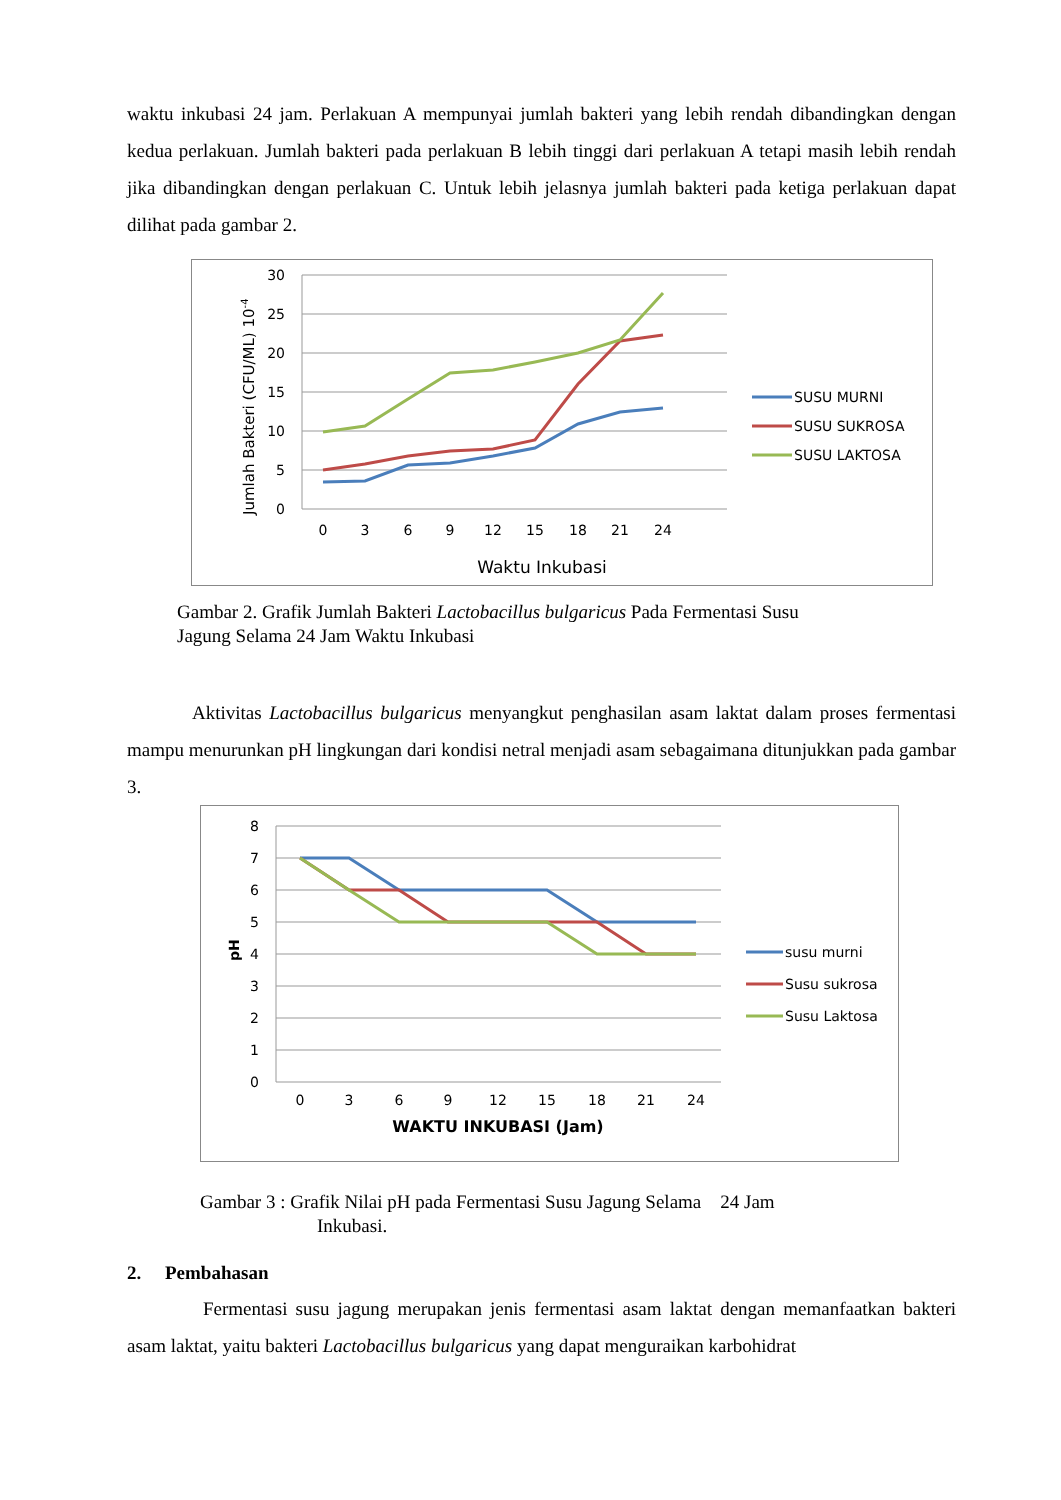waktu inkubasi 24 jam. Perlakuan A mempunyai jumlah bakteri yang lebih rendah dibandingkan dengan kedua perlakuan. Jumlah bakteri pada perlakuan B lebih tinggi dari perlakuan A tetapi masih lebih rendah jika dibandingkan dengan perlakuan C. Untuk lebih jelasnya jumlah bakteri pada ketiga perlakuan dapat dilihat pada gambar 2.
30
25
20
15
10
5
0
0
3
6
9
12
15
18
21
24
Waktu Inkubasi
Jumlah Bakteri (CFU/ML) 10-4
SUSU MURNI
SUSU SUKROSA
SUSU LAKTOSA
Gambar 2. Grafik Jumlah Bakteri Lactobacillus bulgaricus Pada Fermentasi Susu
Jagung Selama 24 Jam Waktu Inkubasi
Aktivitas Lactobacillus bulgaricus menyangkut penghasilan asam laktat dalam proses fermentasi mampu menurunkan pH lingkungan dari kondisi netral menjadi asam sebagaimana ditunjukkan pada gambar 3.
8
7
6
5
4
3
2
1
0
0
3
6
9
12
15
18
21
24
WAKTU INKUBASI (Jam)
pH
susu murni
Susu sukrosa
Susu Laktosa
Gambar 3 : Grafik Nilai pH pada Fermentasi Susu Jagung Selama 24 Jam
Inkubasi.
2. Pembahasan
Fermentasi susu jagung merupakan jenis fermentasi asam laktat dengan memanfaatkan bakteri asam laktat, yaitu bakteri Lactobacillus bulgaricus yang dapat menguraikan karbohidrat